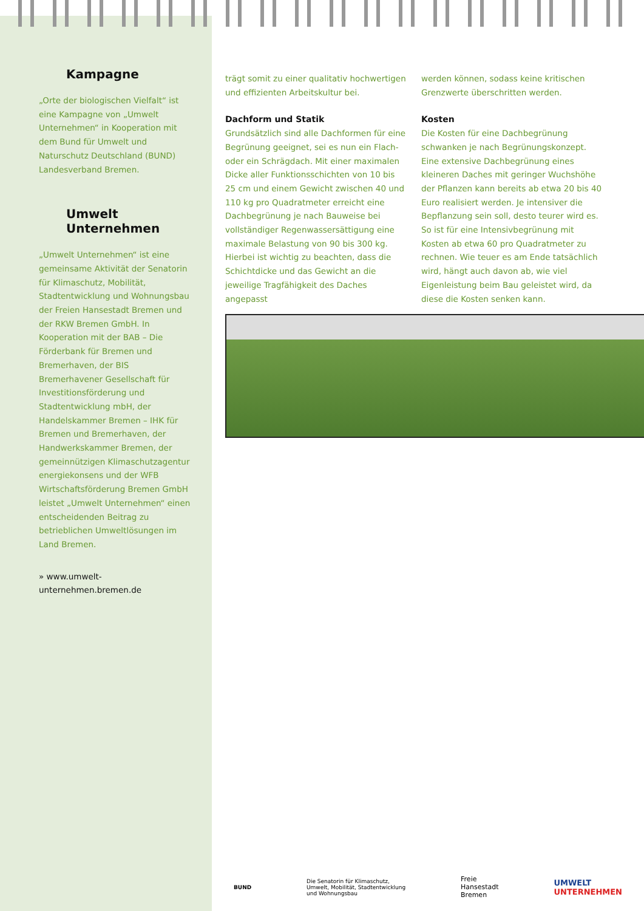Kampagne
„Orte der biologischen Vielfalt“ ist eine Kampagne von „Umwelt Unternehmen“ in Kooperation mit dem Bund für Umwelt und Naturschutz Deutschland (BUND) Landesverband Bremen.
Umwelt Unternehmen
„Umwelt Unternehmen“ ist eine gemeinsame Aktivität der Senatorin für Klimaschutz, Mobilität, Stadtentwicklung und Wohnungsbau der Freien Hansestadt Bremen und der RKW Bremen GmbH. In Kooperation mit der BAB – Die Förderbank für Bremen und Bremerhaven, der BIS Bremerhavener Gesellschaft für Investitionsförderung und Stadtentwicklung mbH, der Handelskammer Bremen – IHK für Bremen und Bremerhaven, der Handwerkskammer Bremen, der gemeinnützigen Klimaschutzagentur energiekonsens und der WFB Wirtschaftsförderung Bremen GmbH leistet „Umwelt Unternehmen“ einen entscheidenden Beitrag zu betrieblichen Umweltlösungen im Land Bremen.
» www.umwelt-unternehmen.bremen.de
trägt somit zu einer qualitativ hochwertigen und effizienten Arbeitskultur bei.
Dachform und Statik
Grundsätzlich sind alle Dachformen für eine Begrünung geeignet, sei es nun ein Flach- oder ein Schrägdach. Mit einer maximalen Dicke aller Funktionsschichten von 10 bis 25 cm und einem Gewicht zwischen 40 und 110 kg pro Quadratmeter erreicht eine Dachbegrünung je nach Bauweise bei vollständiger Regenwassersättigung eine maximale Belastung von 90 bis 300 kg. Hierbei ist wichtig zu beachten, dass die Schichtdicke und das Gewicht an die jeweilige Tragfähigkeit des Daches angepasst
werden können, sodass keine kritischen Grenzwerte überschritten werden.
Kosten
Die Kosten für eine Dachbegrünung schwanken je nach Begrünungskonzept. Eine extensive Dachbegrünung eines kleineren Daches mit geringer Wuchshöhe der Pflanzen kann bereits ab etwa 20 bis 40 Euro realisiert werden. Je intensiver die Bepflanzung sein soll, desto teurer wird es. So ist für eine Intensivbegrünung mit Kosten ab etwa 60 pro Quadratmeter zu rechnen. Wie teuer es am Ende tatsächlich wird, hängt auch davon ab, wie viel Eigenleistung beim Bau geleistet wird, da diese die Kosten senken kann.
BUND Die Senatorin für Klimaschutz,
Umwelt, Mobilität, Stadtentwicklung
und Wohnungsbau Freie
Hansestadt
Bremen UMWELT
UNTERNEHMEN